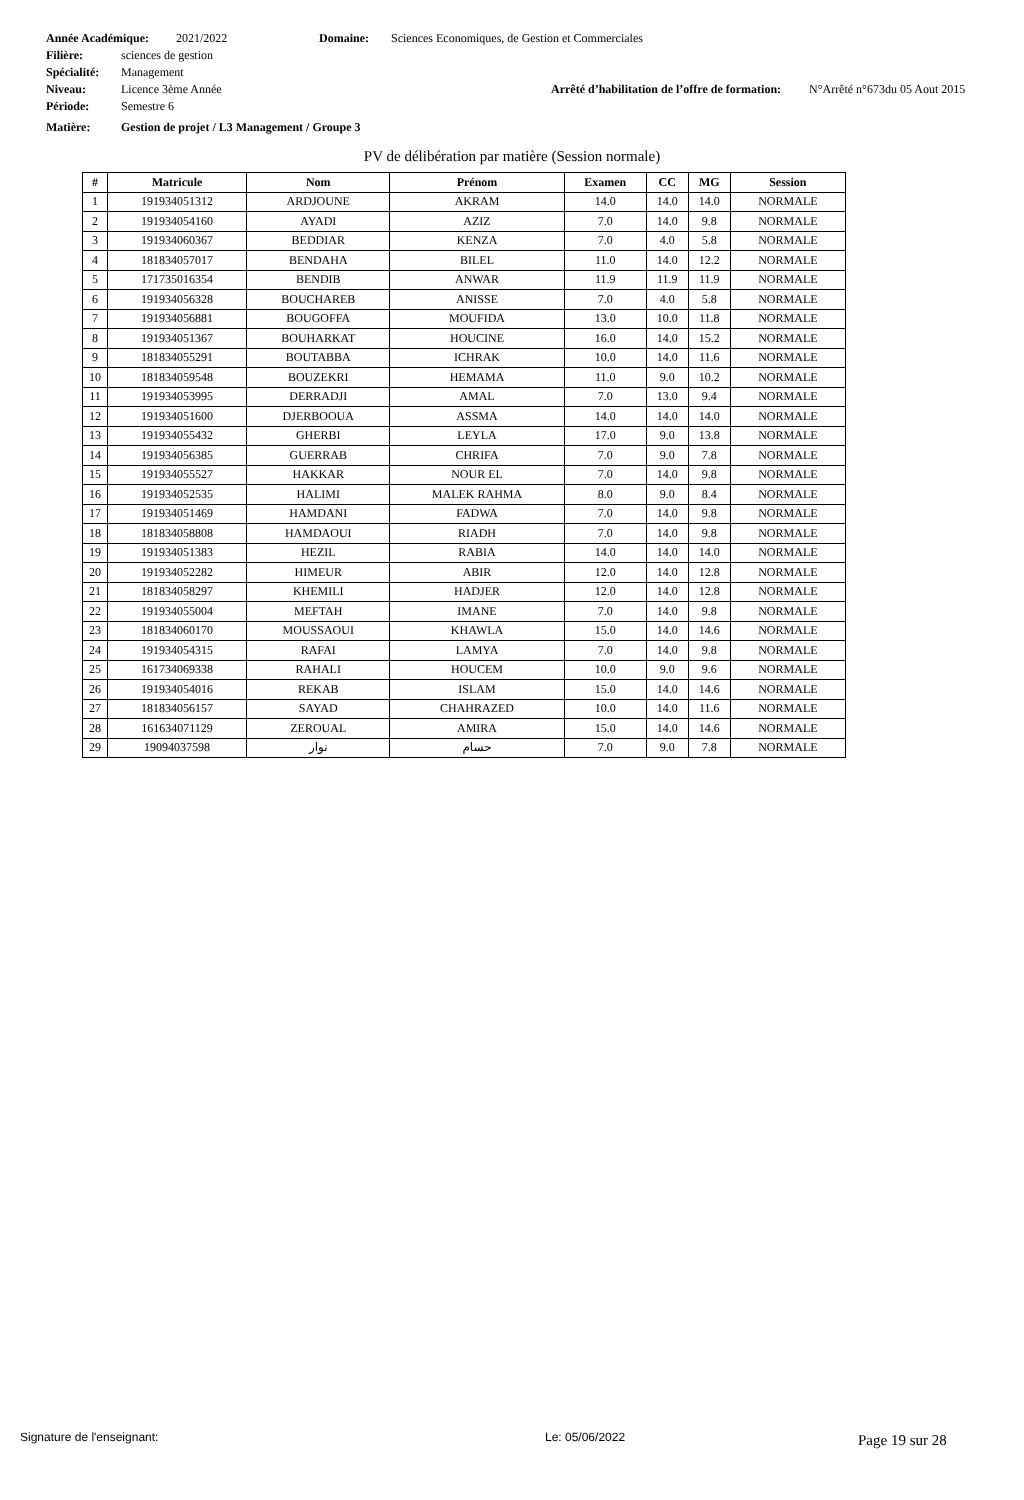Année Académique: 2021/2022 Domaine: Sciences Economiques, de Gestion et Commerciales
Filière: sciences de gestion
Spécialité: Management
Niveau: Licence 3ème Année Arrêté d’habilitation de l’offre de formation: N°Arrêté n°673du 05 Aout 2015
Période: Semestre 6
Matière: Gestion de projet / L3 Management / Groupe 3
PV de délibération par matière (Session normale)
| # | Matricule | Nom | Prénom | Examen | CC | MG | Session |
| --- | --- | --- | --- | --- | --- | --- | --- |
| 1 | 191934051312 | ARDJOUNE | AKRAM | 14.0 | 14.0 | 14.0 | NORMALE |
| 2 | 191934054160 | AYADI | AZIZ | 7.0 | 14.0 | 9.8 | NORMALE |
| 3 | 191934060367 | BEDDIAR | KENZA | 7.0 | 4.0 | 5.8 | NORMALE |
| 4 | 181834057017 | BENDAHA | BILEL | 11.0 | 14.0 | 12.2 | NORMALE |
| 5 | 171735016354 | BENDIB | ANWAR | 11.9 | 11.9 | 11.9 | NORMALE |
| 6 | 191934056328 | BOUCHAREB | ANISSE | 7.0 | 4.0 | 5.8 | NORMALE |
| 7 | 191934056881 | BOUGOFFA | MOUFIDA | 13.0 | 10.0 | 11.8 | NORMALE |
| 8 | 191934051367 | BOUHARKAT | HOUCINE | 16.0 | 14.0 | 15.2 | NORMALE |
| 9 | 181834055291 | BOUTABBA | ICHRAK | 10.0 | 14.0 | 11.6 | NORMALE |
| 10 | 181834059548 | BOUZEKRI | HEMAMA | 11.0 | 9.0 | 10.2 | NORMALE |
| 11 | 191934053995 | DERRADJI | AMAL | 7.0 | 13.0 | 9.4 | NORMALE |
| 12 | 191934051600 | DJERBOOUA | ASSMA | 14.0 | 14.0 | 14.0 | NORMALE |
| 13 | 191934055432 | GHERBI | LEYLA | 17.0 | 9.0 | 13.8 | NORMALE |
| 14 | 191934056385 | GUERRAB | CHRIFA | 7.0 | 9.0 | 7.8 | NORMALE |
| 15 | 191934055527 | HAKKAR | NOUR EL | 7.0 | 14.0 | 9.8 | NORMALE |
| 16 | 191934052535 | HALIMI | MALEK RAHMA | 8.0 | 9.0 | 8.4 | NORMALE |
| 17 | 191934051469 | HAMDANI | FADWA | 7.0 | 14.0 | 9.8 | NORMALE |
| 18 | 181834058808 | HAMDAOUI | RIADH | 7.0 | 14.0 | 9.8 | NORMALE |
| 19 | 191934051383 | HEZIL | RABIA | 14.0 | 14.0 | 14.0 | NORMALE |
| 20 | 191934052282 | HIMEUR | ABIR | 12.0 | 14.0 | 12.8 | NORMALE |
| 21 | 181834058297 | KHEMILI | HADJER | 12.0 | 14.0 | 12.8 | NORMALE |
| 22 | 191934055004 | MEFTAH | IMANE | 7.0 | 14.0 | 9.8 | NORMALE |
| 23 | 181834060170 | MOUSSAOUI | KHAWLA | 15.0 | 14.0 | 14.6 | NORMALE |
| 24 | 191934054315 | RAFAI | LAMYA | 7.0 | 14.0 | 9.8 | NORMALE |
| 25 | 161734069338 | RAHALI | HOUCEM | 10.0 | 9.0 | 9.6 | NORMALE |
| 26 | 191934054016 | REKAB | ISLAM | 15.0 | 14.0 | 14.6 | NORMALE |
| 27 | 181834056157 | SAYAD | CHAHRAZED | 10.0 | 14.0 | 11.6 | NORMALE |
| 28 | 161634071129 | ZEROUAL | AMIRA | 15.0 | 14.0 | 14.6 | NORMALE |
| 29 | 19094037598 | نوار | حسام | 7.0 | 9.0 | 7.8 | NORMALE |
Signature de l'enseignant: Le: 05/06/2022 Page 19 sur 28